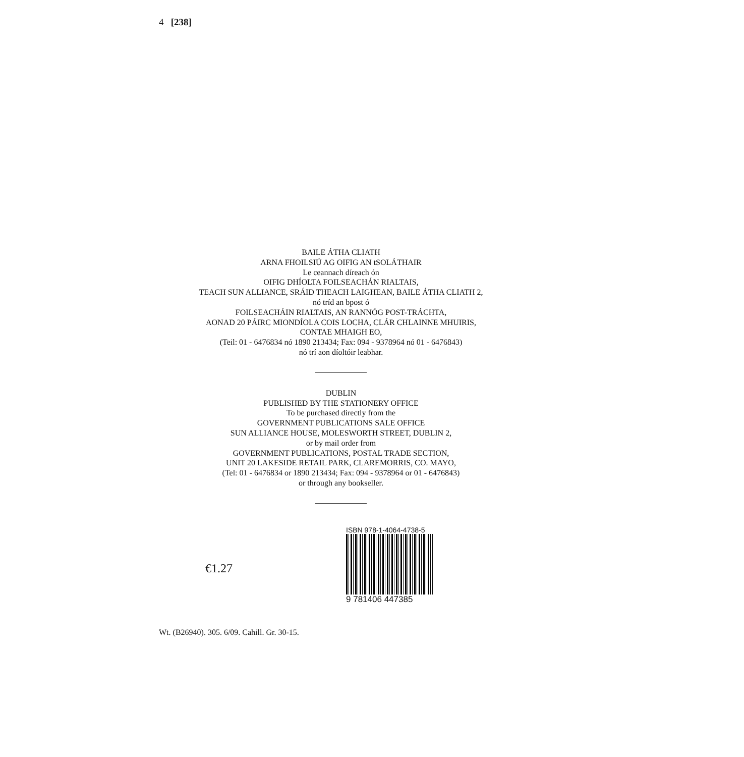4 [238]
BAILE ÁTHA CLIATH
ARNA FHOILSIÚ AG OIFIG AN tSOLÁTHAIR
Le ceannach díreach ón
OIFIG DHÍOLTA FOILSEACHÁN RIALTAIS,
TEACH SUN ALLIANCE, SRÁID THEACH LAIGHEAN, BAILE ÁTHA CLIATH 2,
nó tríd an bpost ó
FOILSEACHÁIN RIALTAIS, AN RANNÓG POST-TRÁCHTA,
AONAD 20 PÁIRC MIONDÍOLA COIS LOCHA, CLÁR CHLAINNE MHUIRIS,
CONTAE MHAIGH EO,
(Teil: 01 - 6476834 nó 1890 213434; Fax: 094 - 9378964 nó 01 - 6476843)
nó trí aon díoltóir leabhar.
DUBLIN
PUBLISHED BY THE STATIONERY OFFICE
To be purchased directly from the
GOVERNMENT PUBLICATIONS SALE OFFICE
SUN ALLIANCE HOUSE, MOLESWORTH STREET, DUBLIN 2,
or by mail order from
GOVERNMENT PUBLICATIONS, POSTAL TRADE SECTION,
UNIT 20 LAKESIDE RETAIL PARK, CLAREMORRIS, CO. MAYO,
(Tel: 01 - 6476834 or 1890 213434; Fax: 094 - 9378964 or 01 - 6476843)
or through any bookseller.
€1.27
ISBN 978-1-4064-4738-5
9 781406 447385
Wt. (B26940). 305. 6/09. Cahill. Gr. 30-15.